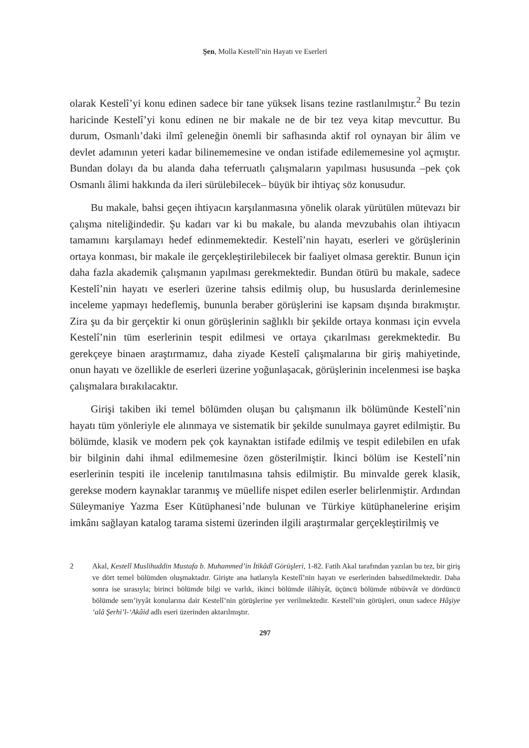Şen, Molla Kestelî’nin Hayatı ve Eserleri
olarak Kestelî’yi konu edinen sadece bir tane yüksek lisans tezine rastlanılmıştır.<sup>2</sup> Bu tezin haricinde Kestelî’yi konu edinen ne bir makale ne de bir tez veya kitap mevcuttur. Bu durum, Osmanlı’daki ilmî geleneğin önemli bir safhasında aktif rol oynayan bir âlim ve devlet adamının yeteri kadar bilinememesine ve ondan istifade edilememesine yol açmıştır. Bundan dolayı da bu alanda daha teferruatlı çalışmaların yapılması hususunda –pek çok Osmanlı âlimi hakkında da ileri sürülebilecek– büyük bir ihtiyaç söz konusudur.
Bu makale, bahsi geçen ihtiyacın karşılanmasına yönelik olarak yürütülen mütevazı bir çalışma niteliğindedir. Şu kadarı var ki bu makale, bu alanda mevzubahis olan ihtiyacın tamamını karşılamayı hedef edinmemektedir. Kestelî’nin hayatı, eserleri ve görüşlerinin ortaya konması, bir makale ile gerçekleştirilebilecek bir faaliyet olmasa gerektir. Bunun için daha fazla akademik çalışmanın yapılması gerekmektedir. Bundan ötürü bu makale, sadece Kestelî’nin hayatı ve eserleri üzerine tahsis edilmiş olup, bu hususlarda derinlemesine inceleme yapmayı hedeflemiş, bununla beraber görüşlerini ise kapsam dışında bırakmıştır. Zira şu da bir gerçektir ki onun görüşlerinin sağlıklı bir şekilde ortaya konması için evvela Kestelî’nin tüm eserlerinin tespit edilmesi ve ortaya çıkarılması gerekmektedir. Bu gerekçeye binaen araştırmamız, daha ziyade Kestelî çalışmalarına bir giriş mahiyetinde, onun hayatı ve özellikle de eserleri üzerine yoğunlaşacak, görüşlerinin incelenmesi ise başka çalışmalara bırakılacaktır.
Girişi takiben iki temel bölümden oluşan bu çalışmanın ilk bölümünde Kestelî’nin hayatı tüm yönleriyle ele alınmaya ve sistematik bir şekilde sunulmaya gayret edilmiştir. Bu bölümde, klasik ve modern pek çok kaynaktan istifade edilmiş ve tespit edilebilen en ufak bir bilginin dahi ihmal edilmemesine özen gösterilmiştir. İkinci bölüm ise Kestelî’nin eserlerinin tespiti ile incelenip tanıtılmasına tahsis edilmiştir. Bu minvalde gerek klasik, gerekse modern kaynaklar taranmış ve müellife nispet edilen eserler belirlenmiştir. Ardından Süleymaniye Yazma Eser Kütüphanesi’nde bulunan ve Türkiye kütüphanelerine erişim imkânı sağlayan katalog tarama sistemi üzerinden ilgili araştırmalar gerçekleştirilmiş ve
2 Akal, Kestelî Muslihuddin Mustafa b. Muhammed’in İtikâdî Görüşleri, 1-82. Fatih Akal tarafından yazılan bu tez, bir giriş ve dört temel bölümden oluşmaktadır. Girişte ana hatlarıyla Kestelî’nin hayatı ve eserlerinden bahsedilmektedir. Daha sonra ise sırasıyla; birinci bölümde bilgi ve varlık, ikinci bölümde ilâhiyât, üçüncü bölümde nübüvvât ve dördüncü bölümde sem’iyyât konularına dair Kestelî’nin görüşlerine yer verilmektedir. Kestelî’nin görüşleri, onun sadece Hâşiye ‘alâ Şerhi’l-‘Akâid adlı eseri üzerinden aktarılmıştır.
297